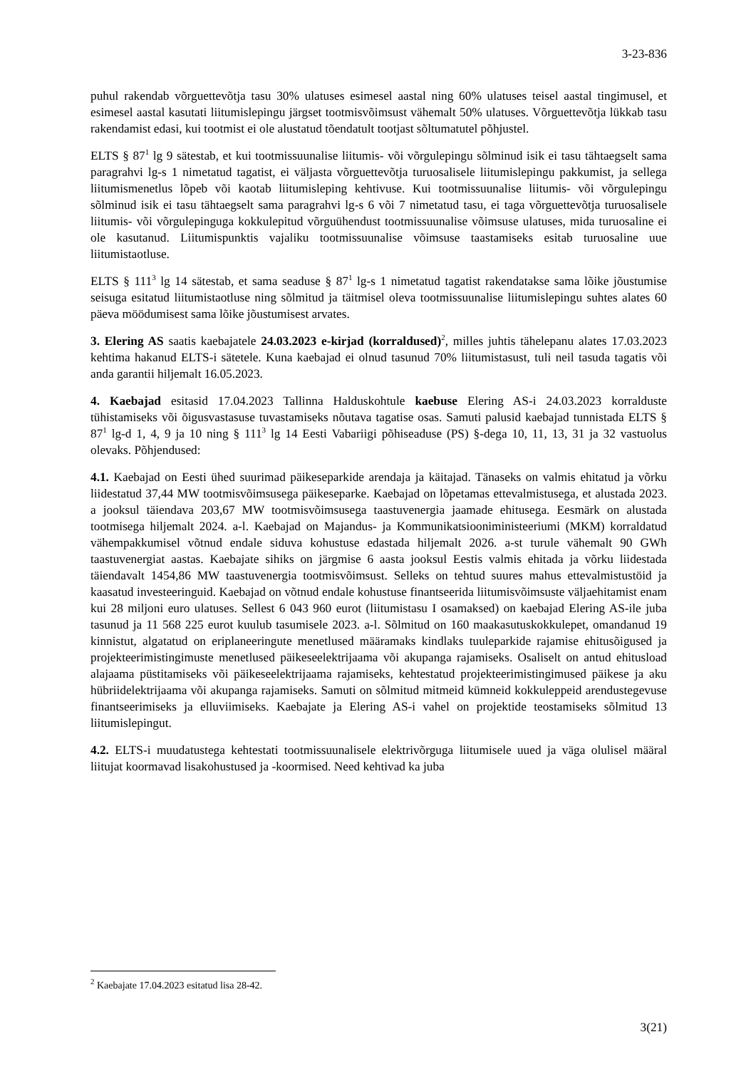3-23-836
puhul rakendab võrguettevõtja tasu 30% ulatuses esimesel aastal ning 60% ulatuses teisel aastal tingimusel, et esimesel aastal kasutati liitumislepingu järgset tootmisvõimsust vähemalt 50% ulatuses. Võrguettevõtja lükkab tasu rakendamist edasi, kui tootmist ei ole alustatud tõendatult tootjast sõltumatutel põhjustel.
ELTS § 87<sup>1</sup> lg 9 sätestab, et kui tootmissuunalise liitumis- või võrgulepingu sõlminud isik ei tasu tähtaegselt sama paragrahvi lg-s 1 nimetatud tagatist, ei väljasta võrguettevõtja turuosalisele liitumislepingu pakkumist, ja sellega liitumismenetlus lõpeb või kaotab liitumisleping kehtivuse. Kui tootmissuunalise liitumis- või võrgulepingu sõlminud isik ei tasu tähtaegselt sama paragrahvi lg-s 6 või 7 nimetatud tasu, ei taga võrguettevõtja turuosalisele liitumis- või võrgulepinguga kokkulepitud võrguühendust tootmissuunalise võimsuse ulatuses, mida turuosaline ei ole kasutanud. Liitumispunktis vajaliku tootmissuunalise võimsuse taastamiseks esitab turuosaline uue liitumistaotluse.
ELTS § 111<sup>3</sup> lg 14 sätestab, et sama seaduse § 87<sup>1</sup> lg-s 1 nimetatud tagatist rakendatakse sama lõike jõustumise seisuga esitatud liitumistaotluse ning sõlmitud ja täitmisel oleva tootmissuunalise liitumislepingu suhtes alates 60 päeva möödumisest sama lõike jõustumisest arvates.
3. Elering AS saatis kaebajatele 24.03.2023 e-kirjad (korraldused)<sup>2</sup>, milles juhtis tähelepanu alates 17.03.2023 kehtima hakanud ELTS-i sätetele. Kuna kaebajad ei olnud tasunud 70% liitumistasust, tuli neil tasuda tagatis või anda garantii hiljemalt 16.05.2023.
4. Kaebajad esitasid 17.04.2023 Tallinna Halduskohtule kaebuse Elering AS-i 24.03.2023 korralduste tühistamiseks või õigusvastasuse tuvastamiseks nõutava tagatise osas. Samuti palusid kaebajad tunnistada ELTS § 87<sup>1</sup> lg-d 1, 4, 9 ja 10 ning § 111<sup>3</sup> lg 14 Eesti Vabariigi põhiseaduse (PS) §-dega 10, 11, 13, 31 ja 32 vastuolus olevaks. Põhjendused:
4.1. Kaebajad on Eesti ühed suurimad päikeseparkide arendaja ja käitajad. Tänaseks on valmis ehitatud ja võrku liidestatud 37,44 MW tootmisvõimsusega päikeseparke. Kaebajad on lõpetamas ettevalmistusega, et alustada 2023. a jooksul täiendava 203,67 MW tootmisvõimsusega taastuvenergia jaamade ehitusega. Eesmärk on alustada tootmisega hiljemalt 2024. a-l. Kaebajad on Majandus- ja Kommunikatsiooniministeeriumi (MKM) korraldatud vähempakkumisel võtnud endale siduva kohustuse edastada hiljemalt 2026. a-st turule vähemalt 90 GWh taastuvenergiat aastas. Kaebajate sihiks on järgmise 6 aasta jooksul Eestis valmis ehitada ja võrku liidestada täiendavalt 1454,86 MW taastuvenergia tootmisvõimsust. Selleks on tehtud suures mahus ettevalmistustöid ja kaasatud investeeringuid. Kaebajad on võtnud endale kohustuse finantseerida liitumisvõimsuste väljaehitamist enam kui 28 miljoni euro ulatuses. Sellest 6 043 960 eurot (liitumistasu I osamaksed) on kaebajad Elering AS-ile juba tasunud ja 11 568 225 eurot kuulub tasumisele 2023. a-l. Sõlmitud on 160 maakasutuskokkulepet, omandanud 19 kinnistut, algatatud on eriplaneeringute menetlused määramaks kindlaks tuuleparkide rajamise ehitusõigused ja projekteerimistingimuste menetlused päikeseelektrijaama või akupanga rajamiseks. Osaliselt on antud ehitusload alajaama püstitamiseks või päikeseelektrijaama rajamiseks, kehtestatud projekteerimistingimused päikese ja aku hübriidelektrijaama või akupanga rajamiseks. Samuti on sõlmitud mitmeid kümneid kokkuleppeid arendustegevuse finantseerimiseks ja elluviimiseks. Kaebajate ja Elering AS-i vahel on projektide teostamiseks sõlmitud 13 liitumislepingut.
4.2. ELTS-i muudatustega kehtestati tootmissuunalisele elektrivõrguga liitumisele uued ja väga olulisel määral liitujat koormavad lisakohustused ja -koormised. Need kehtivad ka juba
<sup>2</sup> Kaebajate 17.04.2023 esitatud lisa 28-42.
3(21)